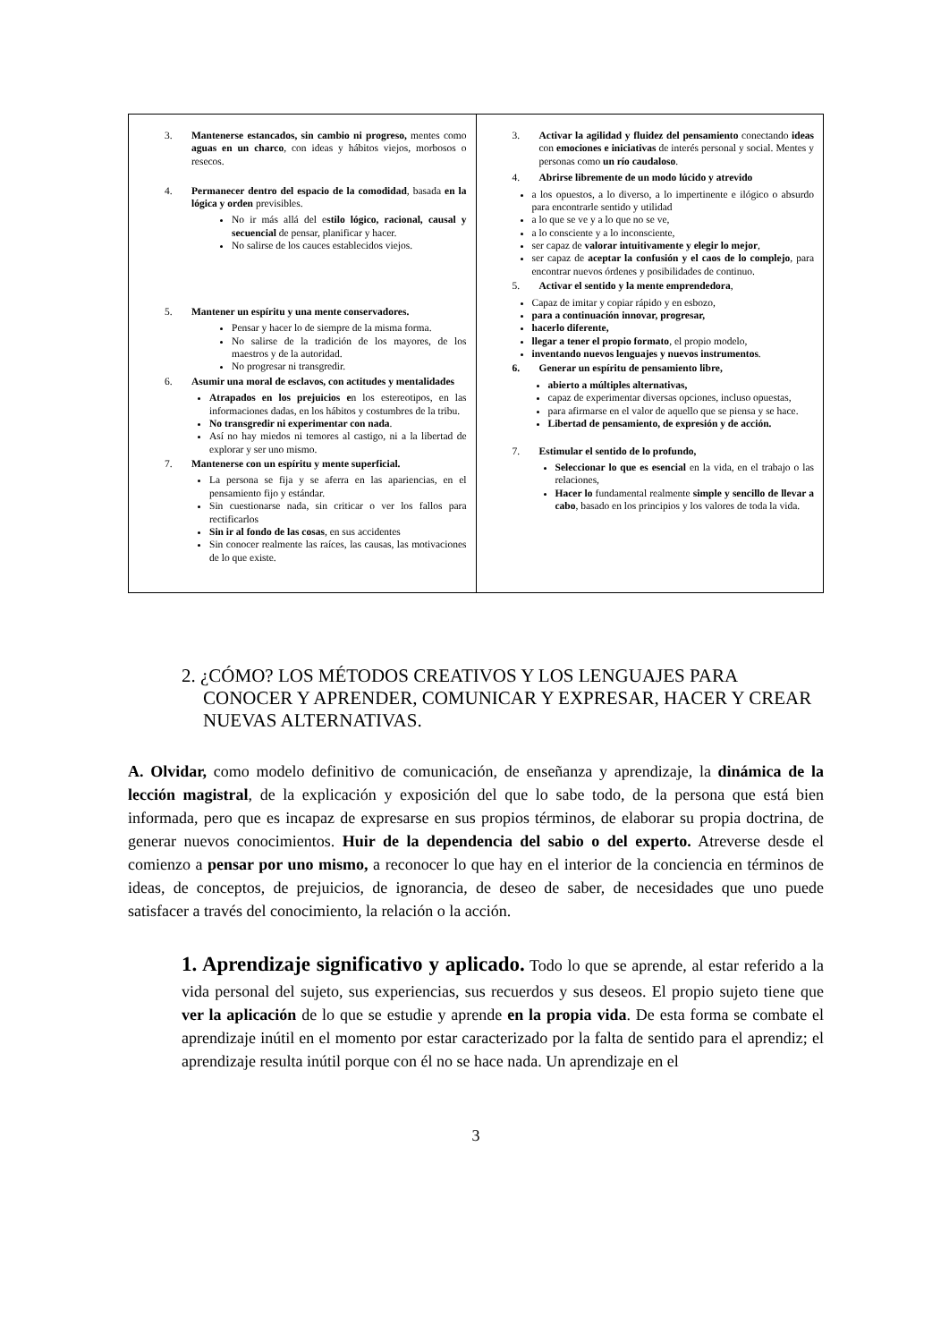| 3. Mantenerse estancados, sin cambio ni progreso, mentes como aguas en un charco , con ideas y hábitos viejos, morbosos o resecos. 4. Permanecer dentro del espacio de la comodidad , basada en la lógica y orden previsibles. No ir más allá del e stilo lógico, racional, causal y secuencial de pensar, planificar y hacer. No salirse de los cauces establecidos viejos. 5. Mantener un espíritu y una mente conservadores. Pensar y hacer lo de siempre de la misma forma. No salirse de la tradición de los mayores, de los maestros y de la autoridad. No progresar ni transgredir. 6. Asumir una moral de esclavos, con actitudes y mentalidades Atrapados en los prejuicios e n los estereotipos, en las informaciones dadas, en los hábitos y costumbres de la tribu. No transgredir ni experimentar con nada . Así no hay miedos ni temores al castigo, ni a la libertad de explorar y ser uno mismo. 7. Mantenerse con un espíritu y mente superficial. La persona se fija y se aferra en las apariencias, en el pensamiento fijo y estándar. Sin cuestionarse nada, sin criticar o ver los fallos para rectificarlos Sin ir al fondo de las cosas , en sus accidentes Sin conocer realmente las raíces, las causas, las motivaciones de lo que existe. | 3. Activar la agilidad y fluidez del pensamiento conectando ideas con emociones e iniciativas de interés personal y social. Mentes y personas como un río caudaloso . 4. Abrirse libremente de un modo lúcido y atrevido a los opuestos, a lo diverso, a lo impertinente e ilógico o absurdo para encontrarle sentido y utilidad a lo que se ve y a lo que no se ve, a lo consciente y a lo inconsciente, ser capaz de valorar intuitivamente y elegir lo mejor , ser capaz de aceptar la confusión y el caos de lo complejo , para encontrar nuevos órdenes y posibilidades de continuo. 5. Activar el sentido y la mente emprendedora , Capaz de imitar y copiar rápido y en esbozo, para a continuación innovar, progresar, hacerlo diferente, llegar a tener el propio formato , el propio modelo, inventando nuevos lenguajes y nuevos instrumentos . 6. Generar un espíritu de pensamiento libre, abierto a múltiples alternativas, capaz de experimentar diversas opciones, incluso opuestas, para afirmarse en el valor de aquello que se piensa y se hace. Libertad de pensamiento, de expresión y de acción. 7. Estimular el sentido de lo profundo, Seleccionar lo que es esencial en la vida, en el trabajo o las relaciones, Hacer lo fundamental realmente simple y sencillo de llevar a cabo , basado en los principios y los valores de toda la vida. |
2. ¿CÓMO? LOS MÉTODOS CREATIVOS Y LOS LENGUAJES PARA CONOCER Y APRENDER, COMUNICAR Y EXPRESAR, HACER Y CREAR NUEVAS ALTERNATIVAS.
A. Olvidar, como modelo definitivo de comunicación, de enseñanza y aprendizaje, la dinámica de la lección magistral, de la explicación y exposición del que lo sabe todo, de la persona que está bien informada, pero que es incapaz de expresarse en sus propios términos, de elaborar su propia doctrina, de generar nuevos conocimientos. Huir de la dependencia del sabio o del experto. Atreverse desde el comienzo a pensar por uno mismo, a reconocer lo que hay en el interior de la conciencia en términos de ideas, de conceptos, de prejuicios, de ignorancia, de deseo de saber, de necesidades que uno puede satisfacer a través del conocimiento, la relación o la acción.
1. Aprendizaje significativo y aplicado. Todo lo que se aprende, al estar referido a la vida personal del sujeto, sus experiencias, sus recuerdos y sus deseos. El propio sujeto tiene que ver la aplicación de lo que se estudie y aprende en la propia vida. De esta forma se combate el aprendizaje inútil en el momento por estar caracterizado por la falta de sentido para el aprendiz; el aprendizaje resulta inútil porque con él no se hace nada. Un aprendizaje en el
3